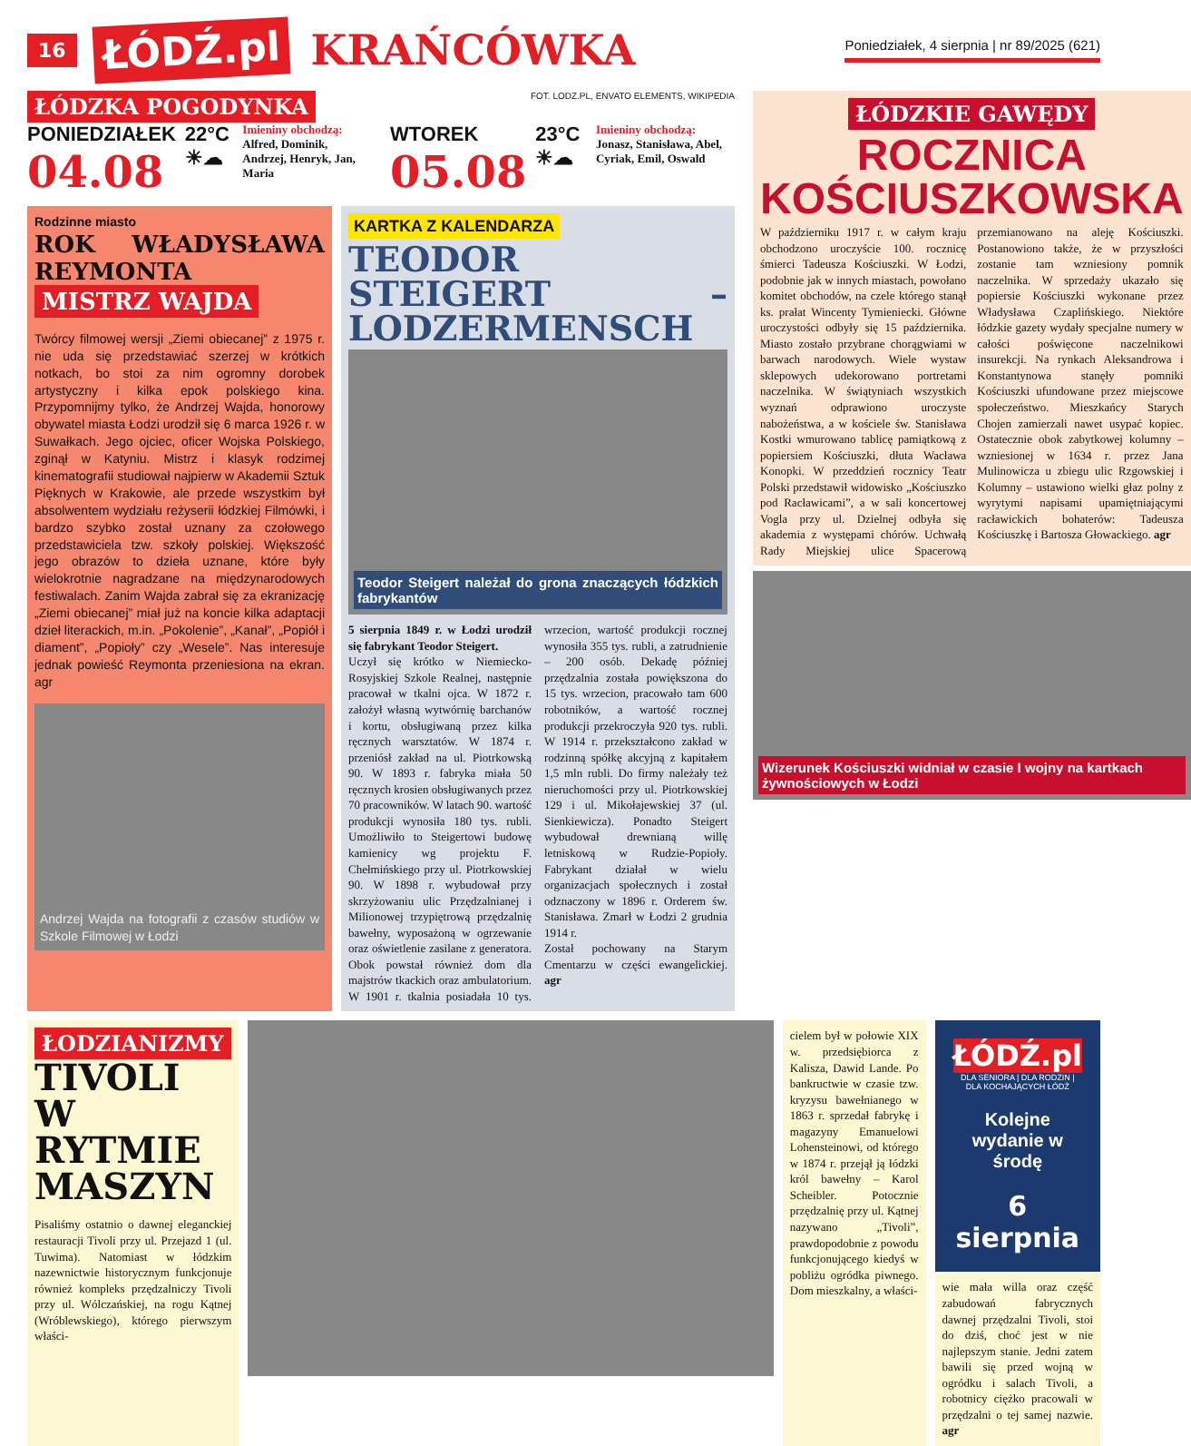16 ŁÓDŹ.pl KRAŃCÓWKA Poniedziałek, 4 sierpnia | nr 89/2025 (621)
ŁÓDZKA POGODYNKA FOT. LODZ.PL, ENVATO ELEMENTS, WIKIPEDIA
PONIEDZIAŁEK
04.08
22°C ☀☁
Imieniny obchodzą:
Alfred, Dominik, Andrzej, Henryk, Jan, Maria
WTOREK
05.08
23°C ☀☁
Imieniny obchodzą:
Jonasz, Stanisława, Abel, Cyriak, Emil, Oswald
Rodzinne miasto
ROK WŁADYSŁAWA REYMONTA
MISTRZ WAJDA
Twórcy filmowej wersji „Ziemi obiecanej” z 1975 r. nie uda się przedstawiać szerzej w krótkich notkach, bo stoi za nim ogromny dorobek artystyczny i kilka epok polskiego kina. Przypomnijmy tylko, że Andrzej Wajda, honorowy obywatel miasta Łodzi urodził się 6 marca 1926 r. w Suwałkach. Jego ojciec, oficer Wojska Polskiego, zginął w Katyniu. Mistrz i klasyk rodzimej kinematografii studiował najpierw w Akademii Sztuk Pięknych w Krakowie, ale przede wszystkim był absolwentem wydziału reżyserii łódzkiej Filmówki, i bardzo szybko został uznany za czołowego przedstawiciela tzw. szkoły polskiej. Większość jego obrazów to dzieła uznane, które były wielokrotnie nagradzane na międzynarodowych festiwalach. Zanim Wajda zabrał się za ekranizację „Ziemi obiecanej” miał już na koncie kilka adaptacji dzieł literackich, m.in. „Pokolenie”, „Kanał”, „Popiół i diament”, „Popioły” czy „Wesele”. Nas interesuje jednak powieść Reymonta przeniesiona na ekran. agr
Andrzej Wajda na fotografii z czasów studiów w Szkole Filmowej w Łodzi
KARTKA Z KALENDARZA
TEODOR STEIGERT – LODZERMENSCH
Teodor Steigert należał do grona znaczących łódzkich fabrykantów
5 sierpnia 1849 r. w Łodzi urodził się fabrykant Teodor Steigert.
Uczył się krótko w Niemiecko-Rosyjskiej Szkole Realnej, następnie pracował w tkalni ojca. W 1872 r. założył własną wytwórnię barchanów i kortu, obsługiwaną przez kilka ręcznych warsztatów. W 1874 r. przeniósł zakład na ul. Piotrkowską 90. W 1893 r. fabryka miała 50 ręcznych krosien obsługiwanych przez 70 pracowników. W latach 90. wartość produkcji wynosiła 180 tys. rubli. Umożliwiło to Steigertowi budowę kamienicy wg projektu F. Chełmińskiego przy ul. Piotrkowskiej 90. W 1898 r. wybudował przy skrzyżowaniu ulic Przędzalnianej i Milionowej trzypiętrową przędzalnię bawełny, wyposażoną w ogrzewanie oraz oświetlenie zasilane z generatora. Obok powstał również dom dla majstrów tkackich oraz ambulatorium. W 1901 r. tkalnia posiadała 10 tys. wrzecion, wartość produkcji rocznej wynosiła 355 tys. rubli, a zatrudnienie – 200 osób. Dekadę później przędzalnia została powiększona do 15 tys. wrzecion, pracowało tam 600 robotników, a wartość rocznej produkcji przekroczyła 920 tys. rubli. W 1914 r. przekształcono zakład w rodzinną spółkę akcyjną z kapitałem 1,5 mln rubli. Do firmy należały też nieruchomości przy ul. Piotrkowskiej 129 i ul. Mikołajewskiej 37 (ul. Sienkiewicza). Ponadto Steigert wybudował drewnianą willę letniskową w Rudzie-Popioły. Fabrykant działał w wielu organizacjach społecznych i został odznaczony w 1896 r. Orderem św. Stanisława. Zmarł w Łodzi 2 grudnia 1914 r.
Został pochowany na Starym Cmentarzu w części ewangelickiej. agr
ŁÓDZKIE GAWĘDY
ROCZNICA KOŚCIUSZKOWSKA
W październiku 1917 r. w całym kraju obchodzono uroczyście 100. rocznicę śmierci Tadeusza Kościuszki. W Łodzi, podobnie jak w innych miastach, powołano komitet obchodów, na czele którego stanął ks. prałat Wincenty Tymieniecki. Główne uroczystości odbyły się 15 października. Miasto zostało przybrane chorągwiami w barwach narodowych. Wiele wystaw sklepowych udekorowano portretami naczelnika. W świątyniach wszystkich wyznań odprawiono uroczyste nabożeństwa, a w kościele św. Stanisława Kostki wmurowano tablicę pamiątkową z popiersiem Kościuszki, dłuta Wacława Konopki. W przeddzień rocznicy Teatr Polski przedstawił widowisko „Kościuszko pod Racławicami”, a w sali koncertowej Vogla przy ul. Dzielnej odbyła się akademia z występami chórów. Uchwałą Rady Miejskiej ulice Spacerową przemianowano na aleję Kościuszki. Postanowiono także, że w przyszłości zostanie tam wzniesiony pomnik naczelnika. W sprzedaży ukazało się popiersie Kościuszki wykonane przez Władysława Czaplińskiego. Niektóre łódzkie gazety wydały specjalne numery w całości poświęcone naczelnikowi insurekcji. Na rynkach Aleksandrowa i Konstantynowa stanęły pomniki Kościuszki ufundowane przez miejscowe społeczeństwo. Mieszkańcy Starych Chojen zamierzali nawet usypać kopiec. Ostatecznie obok zabytkowej kolumny – wzniesionej w 1634 r. przez Jana Mulinowicza u zbiegu ulic Rzgowskiej i Kolumny – ustawiono wielki głaz polny z wyrytymi napisami upamiętniającymi racławickich bohaterów: Tadeusza Kościuszkę i Bartosza Głowackiego. agr
Wizerunek Kościuszki widniał w czasie I wojny na kartkach żywnościowych w Łodzi
ŁODZIANIZMY
TIVOLI W RYTMIE MASZYN
Pisaliśmy ostatnio o dawnej eleganckiej restauracji Tivoli przy ul. Przejazd 1 (ul. Tuwima). Natomiast w łódzkim nazewnictwie historycznym funkcjonuje również kompleks przędzalniczy Tivoli przy ul. Wólczańskiej, na rogu Kątnej (Wróblewskiego), którego pierwszym właści-
cielem był w połowie XIX w. przedsiębiorca z Kalisza, Dawid Lande. Po bankructwie w czasie tzw. kryzysu bawełnianego w 1863 r. sprzedał fabrykę i magazyny Emanuelowi Lohensteinowi, od którego w 1874 r. przejął ją łódzki król bawełny – Karol Scheibler. Potocznie przędzalnię przy ul. Kątnej nazywano „Tivoli”, prawdopodobnie z powodu funkcjonującego kiedyś w pobliżu ogródka piwnego. Dom mieszkalny, a właści-
ŁÓDŹ.pl
DLA SENIORA | DLA RODZIN | DLA KOCHAJĄCYCH ŁÓDŹ
Kolejne wydanie w środę
6 sierpnia
wie mała willa oraz część zabudowań fabrycznych dawnej przędzalni Tivoli, stoi do dziś, choć jest w nie najlepszym stanie. Jedni zatem bawili się przed wojną w ogródku i salach Tivoli, a robotnicy ciężko pracowali w przędzalni o tej samej nazwie. agr